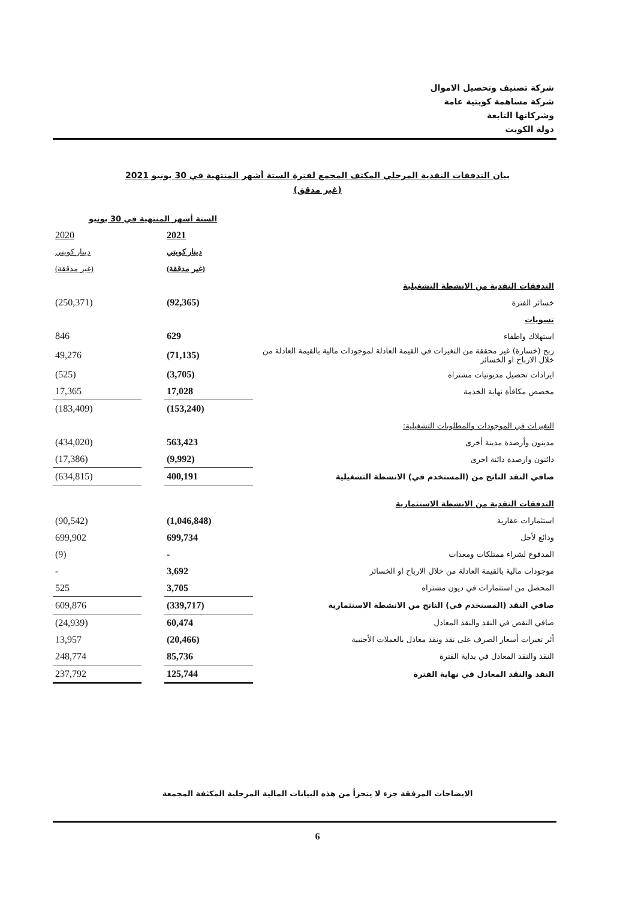شركة تصنيف وتحصيل الاموال
شركة مساهمة كويتية عامة
وشركاتها التابعة
دولة الكويت
بيان التدفقات النقدية المرحلي المكثف المجمع لفترة الستة أشهر المنتهية في 30 يونيو 2021
(غير مدقق)
| | الستة أشهر المنتهية في 30 يونيو | | |
| --- | --- | --- | --- |
| | 2021 | | 2020 |
| | دينار كويتي | | دينار كويتي |
| | (غير مدققة) | | (غير مدققة) |
| التدفقات النقدية من الانشطة التشغيلية | | | |
| خسائر الفترة | (92,365) | | (250,371) |
| تسويات | | | |
| استهلاك واطفاء | 629 | | 846 |
| ربح (خسارة) غير محققة من التغيرات في القيمة العادلة لموجودات مالية بالقيمة العادلة من خلال الارباح او الخسائر | (71,135) | | 49,276 |
| ايرادات تحصيل مديونيات مشتراه | (3,705) | | (525) |
| مخصص مكافأة نهاية الخدمة | 17,028 | | 17,365 |
| | (153,240) | | (183,409) |
| التغيرات في الموجودات والمطلوبات التشغيلية: | | | |
| مدينون وأرصدة مدينة أخرى | 563,423 | | (434,020) |
| دائنون وارصدة دائنة اخرى | (9,992) | | (17,386) |
| صافي النقد الناتج من (المستخدم في) الانشطة التشغيلية | 400,191 | | (634,815) |
| التدفقات النقدية من الانشطة الاستثمارية | | | |
| استثمارات عقارية | (1,046,848) | | (90,542) |
| ودائع لأجل | 699,734 | | 699,902 |
| المدفوع لشراء ممتلكات ومعدات | - | | (9) |
| موجودات مالية بالقيمة العادلة من خلال الارباح او الخسائر | 3,692 | | - |
| المحصل من استثمارات في ديون مشتراه | 3,705 | | 525 |
| صافي النقد (المستخدم في) الناتج من الانشطة الاستثمارية | (339,717) | | 609,876 |
| صافي النقص في النقد والنقد المعادل | 60,474 | | (24,939) |
| أثر تغيرات أسعار الصرف على نقد ونقد معادل بالعملات الأجنبية | (20,466) | | 13,957 |
| النقد والنقد المعادل في بداية الفترة | 85,736 | | 248,774 |
| النقد والنقد المعادل في نهاية الفترة | 125,744 | | 237,792 |
الايضاحات المرفقة جزء لا يتجزأ من هذه البيانات المالية المرحلية المكثفة المجمعة
6